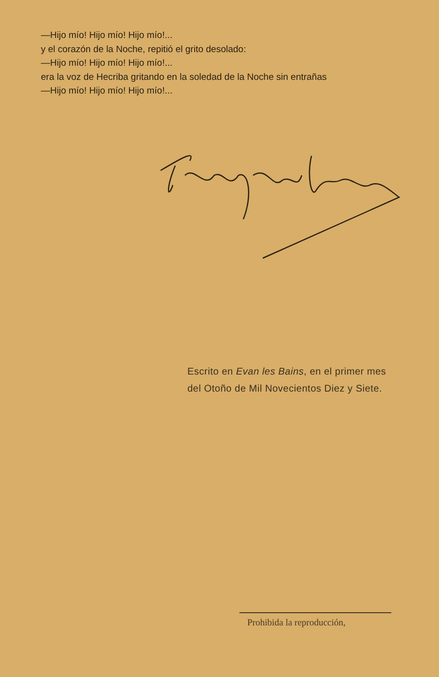—Hijo mío! Hijo mío! Hijo mío!...
y el corazón de la Noche, repitió el grito desolado:
—Hijo mío! Hijo mío! Hijo mío!...
era la voz de Hecriba gritando en la soledad de la Noche sin entrañas
—Hijo mío! Hijo mío! Hijo mío!...
Escrito en Evan les Bains, en el primer mes
del Otoño de Mil Novecientos Diez y Siete.
Prohibida la reproducción,